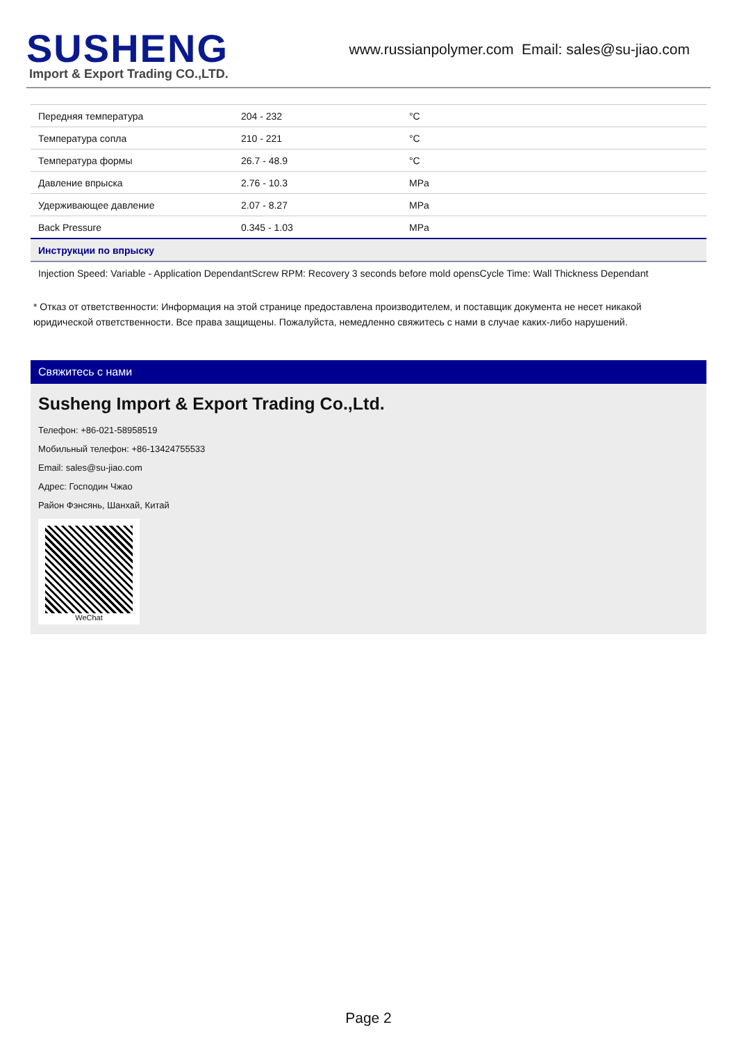SUSHENG
Import & Export Trading CO.,LTD.
www.russianpolymer.com Email: sales@su-jiao.com
| Передняя температура | 204 - 232 | °C |
| Температура сопла | 210 - 221 | °C |
| Температура формы | 26.7 - 48.9 | °C |
| Давление впрыска | 2.76 - 10.3 | MPa |
| Удерживающее давление | 2.07 - 8.27 | MPa |
| Back Pressure | 0.345 - 1.03 | MPa |
| Инструкции по впрыску | | |
| Injection Speed: Variable - Application DependantScrew RPM: Recovery 3 seconds before mold opensCycle Time: Wall Thickness Dependant | | |
* Отказ от ответственности: Информация на этой странице предоставлена производителем, и поставщик документа не несет никакой юридической ответственности. Все права защищены. Пожалуйста, немедленно свяжитесь с нами в случае каких-либо нарушений.
Свяжитесь с нами
Susheng Import & Export Trading Co.,Ltd.
Телефон: +86-021-58958519
Мобильный телефон: +86-13424755533
Email: sales@su-jiao.com
Адрес: Господин Чжао
Район Фэнсянь, Шанхай, Китай
WeChat
Page 2